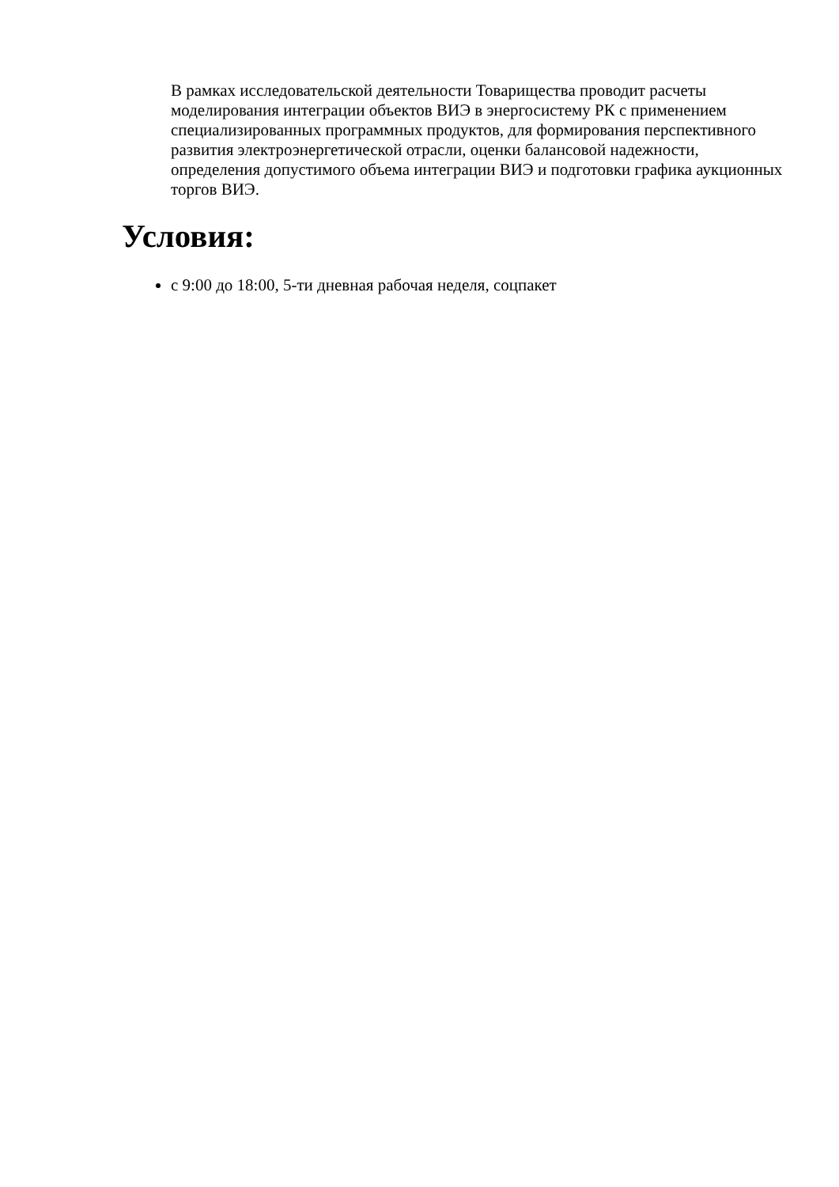В рамках исследовательской деятельности Товарищества проводит расчеты моделирования интеграции объектов ВИЭ в энергосистему РК с применением специализированных программных продуктов, для формирования перспективного развития электроэнергетической отрасли, оценки балансовой надежности, определения допустимого объема интеграции ВИЭ и подготовки графика аукционных торгов ВИЭ.
Условия:
с 9:00 до 18:00, 5-ти дневная рабочая неделя, соцпакет